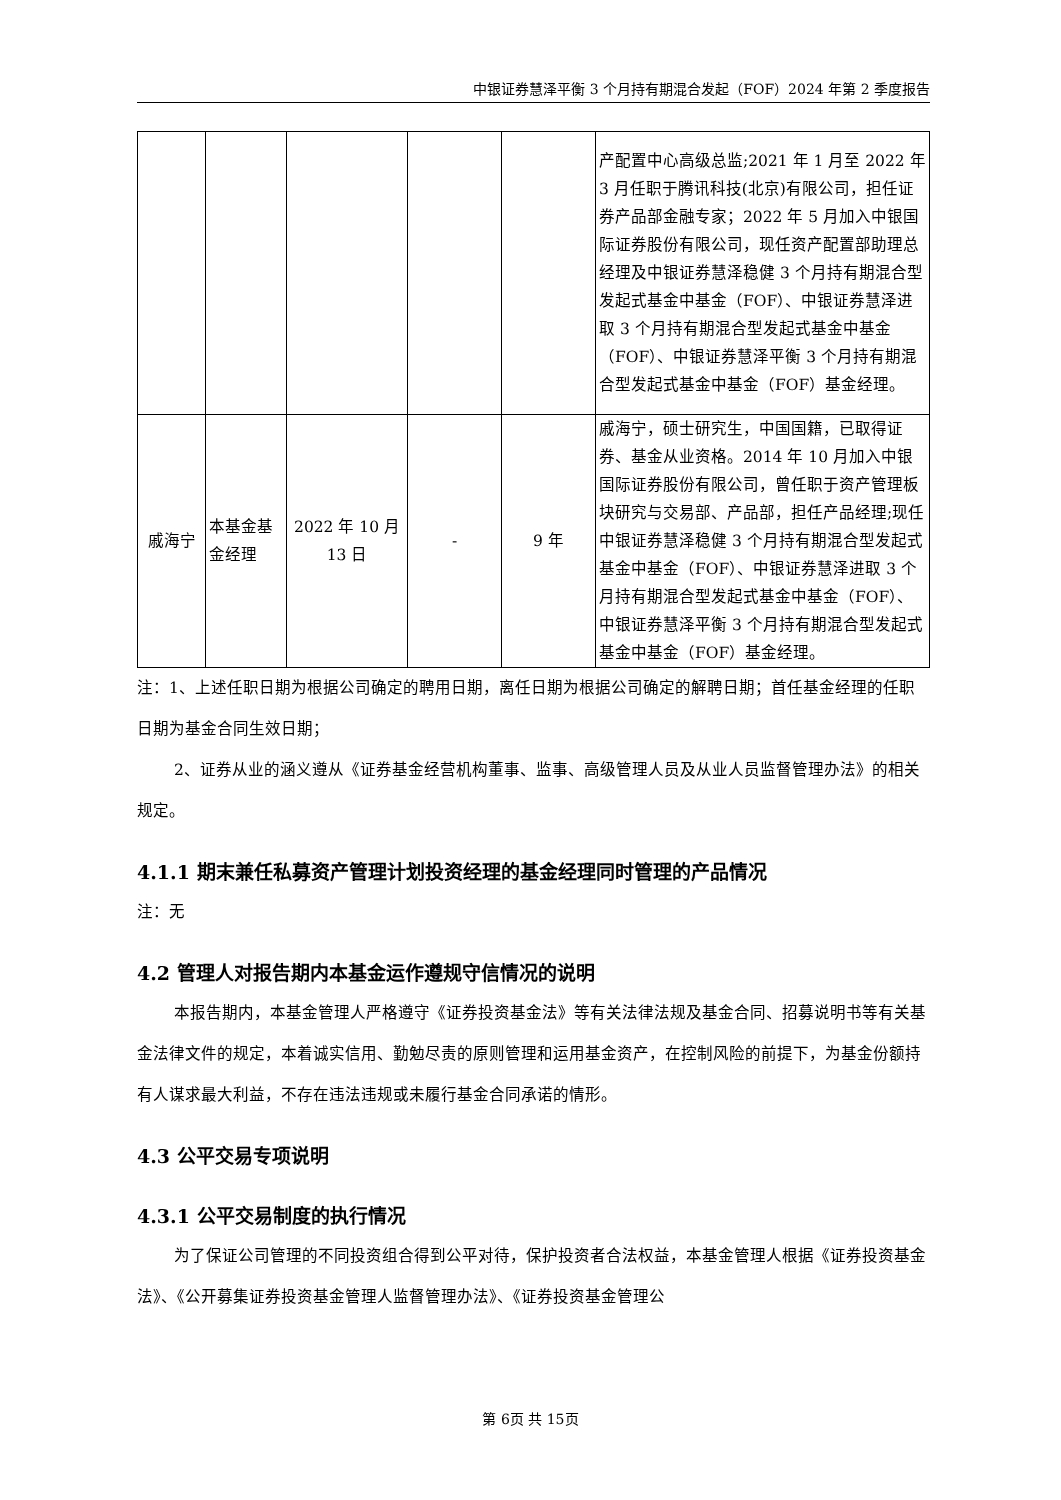中银证券慧泽平衡 3 个月持有期混合发起（FOF）2024 年第 2 季度报告
| | | | | | 产配置中心高级总监;2021 年 1 月至 2022 年 3 月任职于腾讯科技(北京)有限公司，担任证券产品部金融专家；2022 年 5 月加入中银国际证券股份有限公司，现任资产配置部助理总经理及中银证券慧泽稳健 3 个月持有期混合型发起式基金中基金（FOF）、中银证券慧泽进取 3 个月持有期混合型发起式基金中基金（FOF）、中银证券慧泽平衡 3 个月持有期混合型发起式基金中基金（FOF）基金经理。 |
| 戚海宁 | 本基金基金经理 | 2022 年 10 月 13 日 | - | 9 年 | 戚海宁，硕士研究生，中国国籍，已取得证券、基金从业资格。2014 年 10 月加入中银国际证券股份有限公司，曾任职于资产管理板块研究与交易部、产品部，担任产品经理;现任中银证券慧泽稳健 3 个月持有期混合型发起式基金中基金（FOF）、中银证券慧泽进取 3 个月持有期混合型发起式基金中基金（FOF）、中银证券慧泽平衡 3 个月持有期混合型发起式基金中基金（FOF）基金经理。 |
注：1、上述任职日期为根据公司确定的聘用日期，离任日期为根据公司确定的解聘日期；首任基金经理的任职日期为基金合同生效日期；
2、证券从业的涵义遵从《证券基金经营机构董事、监事、高级管理人员及从业人员监督管理办法》的相关规定。
4.1.1 期末兼任私募资产管理计划投资经理的基金经理同时管理的产品情况
注：无
4.2 管理人对报告期内本基金运作遵规守信情况的说明
本报告期内，本基金管理人严格遵守《证券投资基金法》等有关法律法规及基金合同、招募说明书等有关基金法律文件的规定，本着诚实信用、勤勉尽责的原则管理和运用基金资产，在控制风险的前提下，为基金份额持有人谋求最大利益，不存在违法违规或未履行基金合同承诺的情形。
4.3 公平交易专项说明
4.3.1 公平交易制度的执行情况
为了保证公司管理的不同投资组合得到公平对待，保护投资者合法权益，本基金管理人根据《证券投资基金法》、《公开募集证券投资基金管理人监督管理办法》、《证券投资基金管理公
第 6页 共 15页